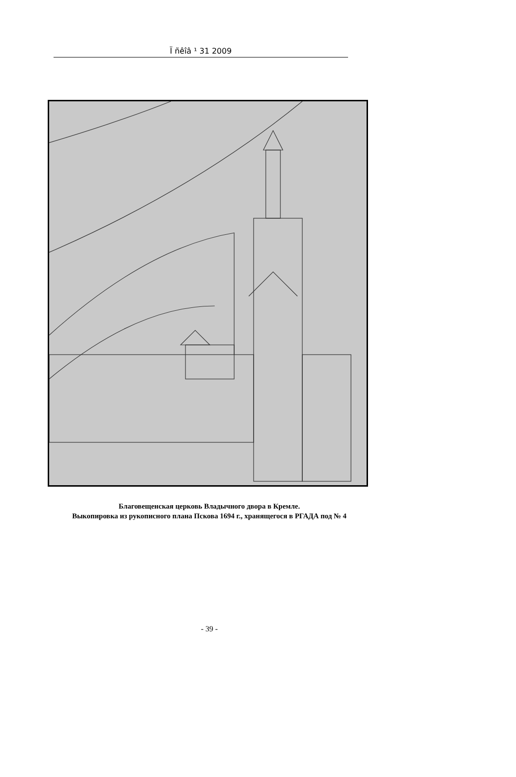Ï ñêîâ ¹ 31 2009
Благовещенская церковь Владычного двора в Кремле.
Выкопировка из рукописного плана Пскова 1694 г., хранящегося в РГАДА под № 4
- 39 -